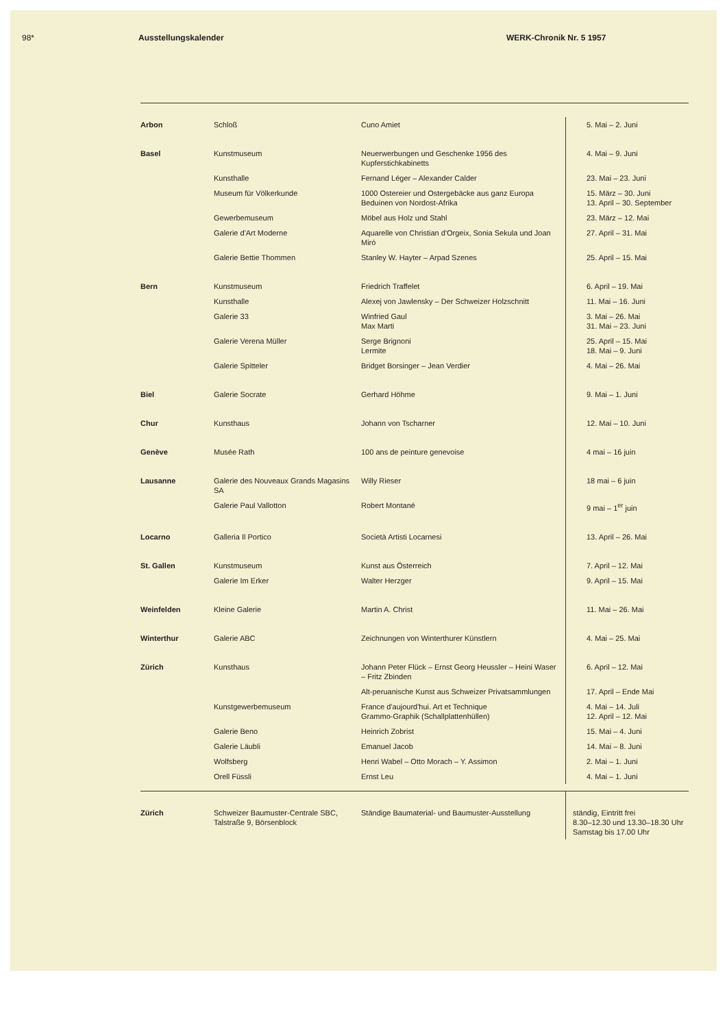98* Ausstellungskalender WERK-Chronik Nr. 5 1957
| Arbon | Schloß | Cuno Amiet | 5. Mai – 2. Juni |
| Basel | Kunstmuseum | Neuerwerbungen und Geschenke 1956 des Kupferstichkabinetts | 4. Mai – 9. Juni |
| | Kunsthalle | Fernand Léger – Alexander Calder | 23. Mai – 23. Juni |
| | Museum für Völkerkunde | 1000 Ostereier und Ostergebäcke aus ganz Europa Beduinen von Nordost-Afrika | 15. März – 30. Juni 13. April – 30. September |
| | Gewerbemuseum | Möbel aus Holz und Stahl | 23. März – 12. Mai |
| | Galerie d'Art Moderne | Aquarelle von Christian d'Orgeix, Sonia Sekula und Joan Miró | 27. April – 31. Mai |
| | Galerie Bettie Thommen | Stanley W. Hayter – Arpad Szenes | 25. April – 15. Mai |
| Bern | Kunstmuseum | Friedrich Traffelet | 6. April – 19. Mai |
| | Kunsthalle | Alexej von Jawlensky – Der Schweizer Holzschnitt | 11. Mai – 16. Juni |
| | Galerie 33 | Winfried Gaul Max Marti | 3. Mai – 26. Mai 31. Mai – 23. Juni |
| | Galerie Verena Müller | Serge Brignoni Lermite | 25. April – 15. Mai 18. Mai – 9. Juni |
| | Galerie Spitteler | Bridget Borsinger – Jean Verdier | 4. Mai – 26. Mai |
| Biel | Galerie Socrate | Gerhard Höhme | 9. Mai – 1. Juni |
| Chur | Kunsthaus | Johann von Tscharner | 12. Mai – 10. Juni |
| Genève | Musée Rath | 100 ans de peinture genevoise | 4 mai – 16 juin |
| Lausanne | Galerie des Nouveaux Grands Magasins SA | Willy Rieser | 18 mai – 6 juin |
| | Galerie Paul Vallotton | Robert Montané | 9 mai – 1<sup>er</sup> juin |
| Locarno | Galleria Il Portico | Società Artisti Locarnesi | 13. April – 26. Mai |
| St. Gallen | Kunstmuseum | Kunst aus Österreich | 7. April – 12. Mai |
| | Galerie Im Erker | Walter Herzger | 9. April – 15. Mai |
| Weinfelden | Kleine Galerie | Martin A. Christ | 11. Mai – 26. Mai |
| Winterthur | Galerie ABC | Zeichnungen von Winterthurer Künstlern | 4. Mai – 25. Mai |
| Zürich | Kunsthaus | Johann Peter Flück – Ernst Georg Heussler – Heini Waser – Fritz Zbinden | 6. April – 12. Mai |
| | | Alt-peruanische Kunst aus Schweizer Privatsammlungen | 17. April – Ende Mai |
| | Kunstgewerbemuseum | France d'aujourd'hui. Art et Technique Grammo-Graphik (Schallplattenhüllen) | 4. Mai – 14. Juli 12. April – 12. Mai |
| | Galerie Beno | Heinrich Zobrist | 15. Mai – 4. Juni |
| | Galerie Läubli | Emanuel Jacob | 14. Mai – 8. Juni |
| | Wolfsberg | Henri Wabel – Otto Morach – Y. Assimon | 2. Mai – 1. Juni |
| | Orell Füssli | Ernst Leu | 4. Mai – 1. Juni |
| Zürich | Schweizer Baumuster-Centrale SBC, Talstraße 9, Börsenblock | Ständige Baumaterial- und Baumuster-Ausstellung | ständig, Eintritt frei 8.30–12.30 und 13.30–18.30 Uhr Samstag bis 17.00 Uhr |